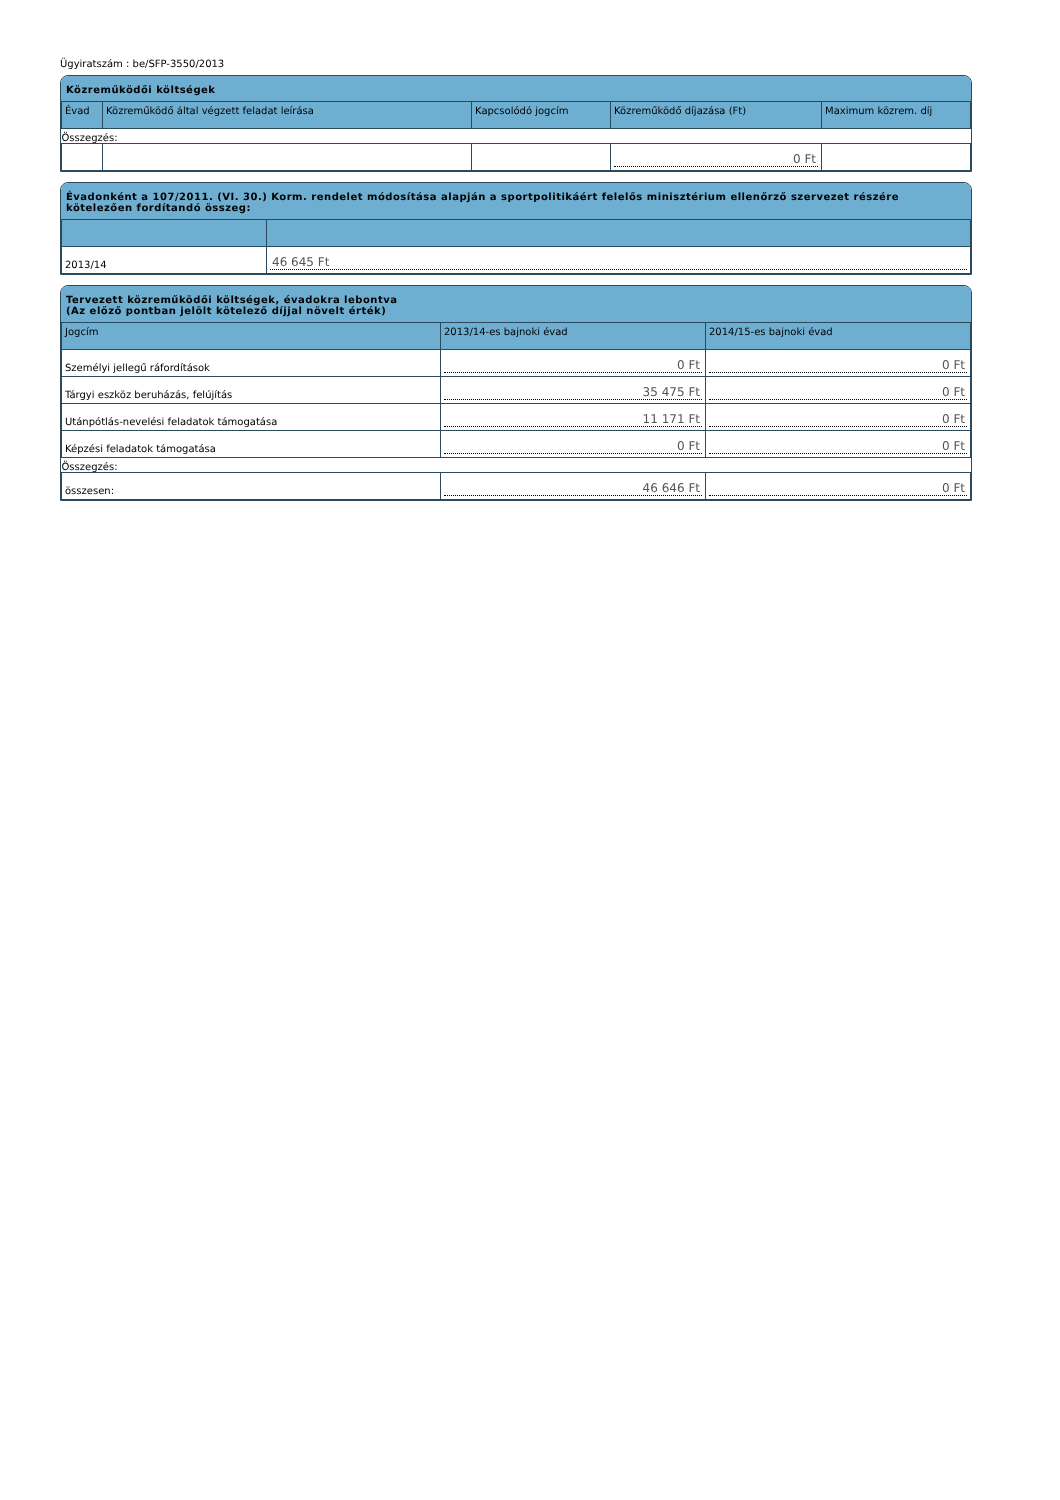Ügyiratszám : be/SFP-3550/2013
Közreműködői költségek
| Évad | Közreműködő által végzett feladat leírása | Kapcsolódó jogcím | Közreműködő díjazása (Ft) | Maximum közrem. díj |
| --- | --- | --- | --- | --- |
| Összegzés: | | | | |
| | | | 0 Ft | |
Évadonként a 107/2011. (VI. 30.) Korm. rendelet módosítása alapján a sportpolitikáért felelős minisztérium ellenőrző szervezet részére kötelezően fordítandó összeg:
| 2013/14 | 46 645 Ft |
Tervezett közreműködői költségek, évadokra lebontva
(Az előző pontban jelölt kötelező díjjal növelt érték)
| Jogcím | 2013/14-es bajnoki évad | 2014/15-es bajnoki évad |
| --- | --- | --- |
| Személyi jellegű ráfordítások | 0 Ft | 0 Ft |
| Tárgyi eszköz beruházás, felújítás | 35 475 Ft | 0 Ft |
| Utánpótlás-nevelési feladatok támogatása | 11 171 Ft | 0 Ft |
| Képzési feladatok támogatása | 0 Ft | 0 Ft |
| Összegzés: | | |
| összesen: | 46 646 Ft | 0 Ft |